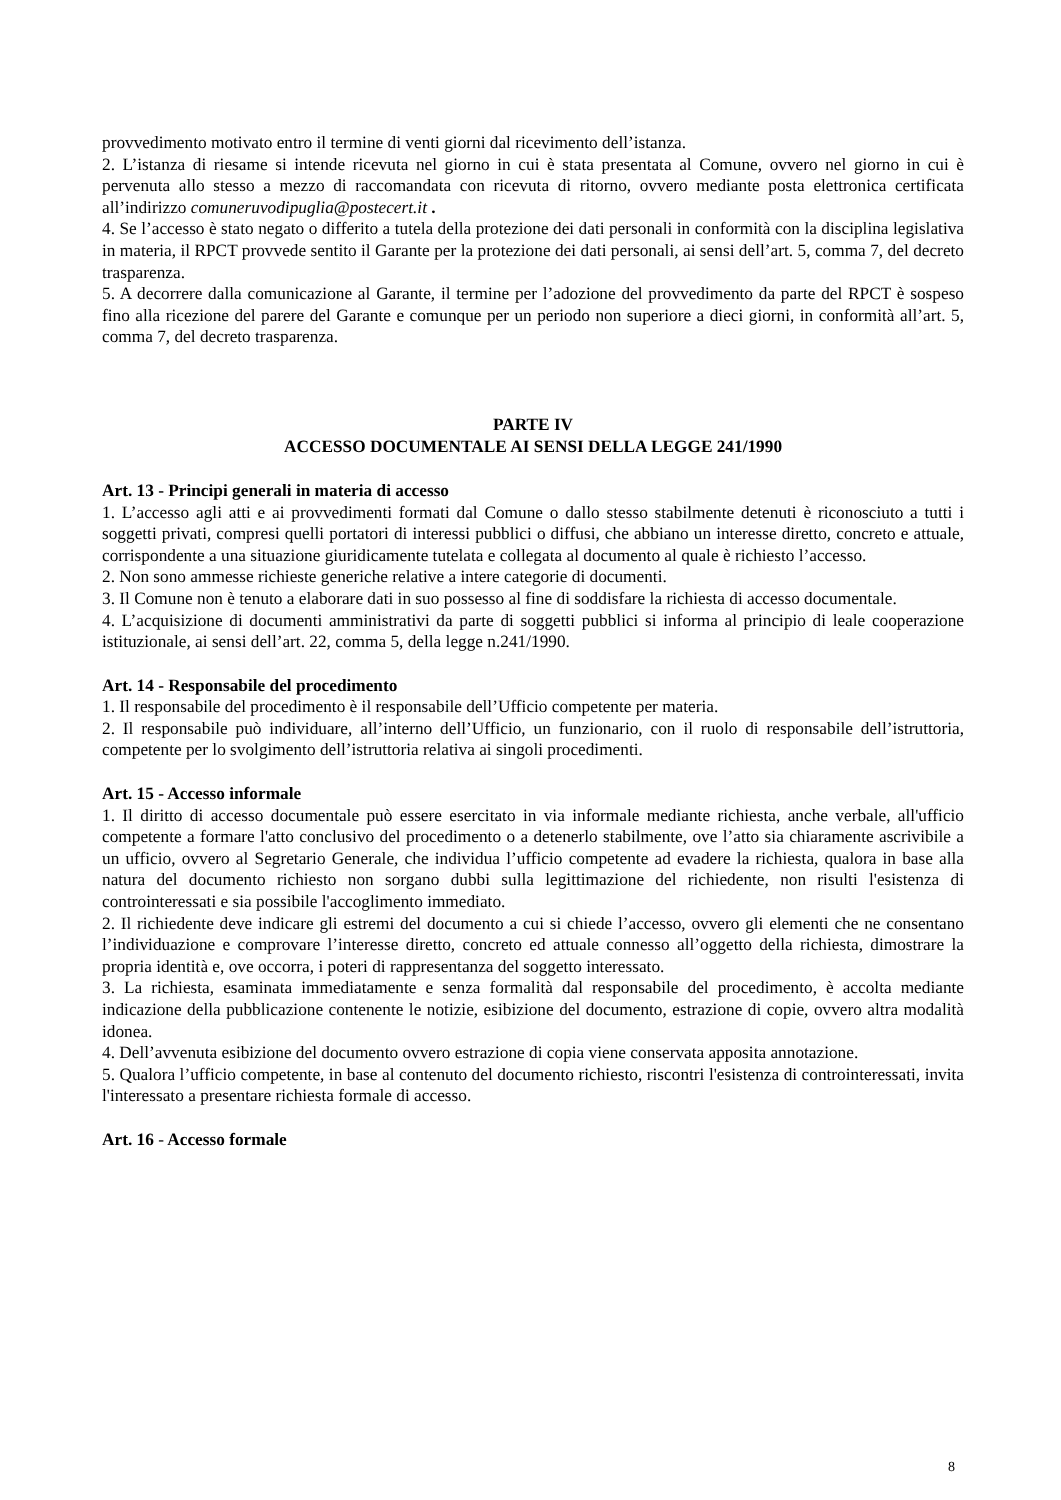provvedimento motivato entro il termine di venti giorni dal ricevimento dell’istanza.
2. L’istanza di riesame si intende ricevuta nel giorno in cui è stata presentata al Comune, ovvero nel giorno in cui è pervenuta allo stesso a mezzo di raccomandata con ricevuta di ritorno, ovvero mediante posta elettronica certificata all’indirizzo comuneruvodipuglia@postecert.it .
4. Se l’accesso è stato negato o differito a tutela della protezione dei dati personali in conformità con la disciplina legislativa in materia, il RPCT provvede sentito il Garante per la protezione dei dati personali, ai sensi dell’art. 5, comma 7, del decreto trasparenza.
5. A decorrere dalla comunicazione al Garante, il termine per l’adozione del provvedimento da parte del RPCT è sospeso fino alla ricezione del parere del Garante e comunque per un periodo non superiore a dieci giorni, in conformità all’art. 5, comma 7, del decreto trasparenza.
PARTE IV
ACCESSO DOCUMENTALE AI SENSI DELLA LEGGE 241/1990
Art. 13 - Principi generali in materia di accesso
1. L’accesso agli atti e ai provvedimenti formati dal Comune o dallo stesso stabilmente detenuti è riconosciuto a tutti i soggetti privati, compresi quelli portatori di interessi pubblici o diffusi, che abbiano un interesse diretto, concreto e attuale, corrispondente a una situazione giuridicamente tutelata e collegata al documento al quale è richiesto l’accesso.
2. Non sono ammesse richieste generiche relative a intere categorie di documenti.
3. Il Comune non è tenuto a elaborare dati in suo possesso al fine di soddisfare la richiesta di accesso documentale.
4. L’acquisizione di documenti amministrativi da parte di soggetti pubblici si informa al principio di leale cooperazione istituzionale, ai sensi dell’art. 22, comma 5, della legge n.241/1990.
Art. 14 - Responsabile del procedimento
1. Il responsabile del procedimento è il responsabile dell’Ufficio competente per materia.
2. Il responsabile può individuare, all’interno dell’Ufficio, un funzionario, con il ruolo di responsabile dell’istruttoria, competente per lo svolgimento dell’istruttoria relativa ai singoli procedimenti.
Art. 15 - Accesso informale
1. Il diritto di accesso documentale può essere esercitato in via informale mediante richiesta, anche verbale, all'ufficio competente a formare l'atto conclusivo del procedimento o a detenerlo stabilmente, ove l’atto sia chiaramente ascrivibile a un ufficio, ovvero al Segretario Generale, che individua l’ufficio competente ad evadere la richiesta, qualora in base alla natura del documento richiesto non sorgano dubbi sulla legittimazione del richiedente, non risulti l'esistenza di controinteressati e sia possibile l'accoglimento immediato.
2. Il richiedente deve indicare gli estremi del documento a cui si chiede l’accesso, ovvero gli elementi che ne consentano l’individuazione e comprovare l’interesse diretto, concreto ed attuale connesso all’oggetto della richiesta, dimostrare la propria identità e, ove occorra, i poteri di rappresentanza del soggetto interessato.
3. La richiesta, esaminata immediatamente e senza formalità dal responsabile del procedimento, è accolta mediante indicazione della pubblicazione contenente le notizie, esibizione del documento, estrazione di copie, ovvero altra modalità idonea.
4. Dell’avvenuta esibizione del documento ovvero estrazione di copia viene conservata apposita annotazione.
5. Qualora l’ufficio competente, in base al contenuto del documento richiesto, riscontri l'esistenza di controinteressati, invita l'interessato a presentare richiesta formale di accesso.
Art. 16 - Accesso formale
8